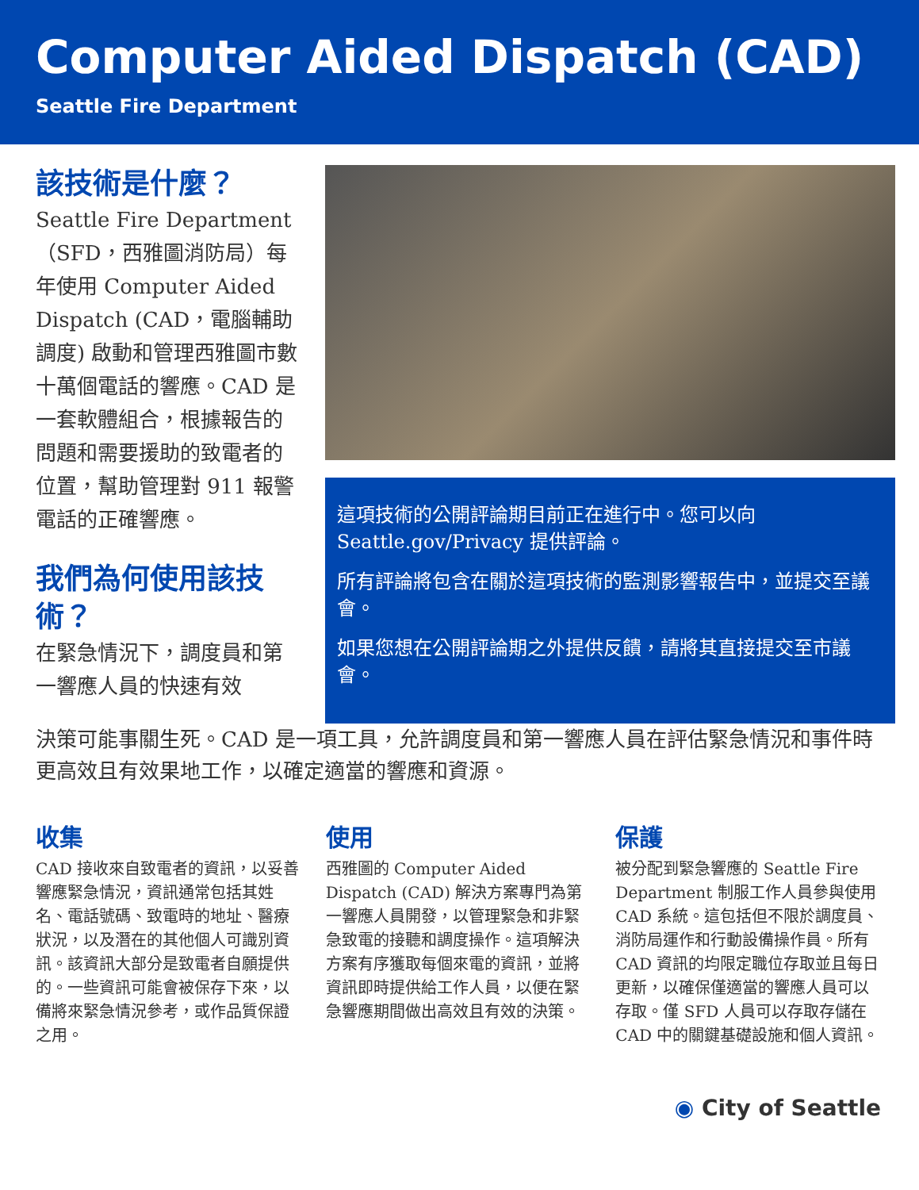Computer Aided Dispatch (CAD)
Seattle Fire Department
該技術是什麼？
Seattle Fire Department（SFD，西雅圖消防局）每年使用 Computer Aided Dispatch (CAD，電腦輔助調度) 啟動和管理西雅圖市數十萬個電話的響應。CAD 是一套軟體組合，根據報告的問題和需要援助的致電者的位置，幫助管理對 911 報警電話的正確響應。
我們為何使用該技術？
在緊急情況下，調度員和第一響應人員的快速有效
這項技術的公開評論期目前正在進行中。您可以向 Seattle.gov/Privacy 提供評論。
所有評論將包含在關於這項技術的監測影響報告中，並提交至議會。
如果您想在公開評論期之外提供反饋，請將其直接提交至市議會。
決策可能事關生死。CAD 是一項工具，允許調度員和第一響應人員在評估緊急情況和事件時更高效且有效果地工作，以確定適當的響應和資源。
收集
CAD 接收來自致電者的資訊，以妥善響應緊急情況，資訊通常包括其姓名、電話號碼、致電時的地址、醫療狀況，以及潛在的其他個人可識別資訊。該資訊大部分是致電者自願提供的。一些資訊可能會被保存下來，以備將來緊急情況參考，或作品質保證之用。
使用
西雅圖的 Computer Aided Dispatch (CAD) 解決方案專門為第一響應人員開發，以管理緊急和非緊急致電的接聽和調度操作。這項解決方案有序獲取每個來電的資訊，並將資訊即時提供給工作人員，以便在緊急響應期間做出高效且有效的決策。
保護
被分配到緊急響應的 Seattle Fire Department 制服工作人員參與使用 CAD 系統。這包括但不限於調度員、消防局運作和行動設備操作員。所有 CAD 資訊的均限定職位存取並且每日更新，以確保僅適當的響應人員可以存取。僅 SFD 人員可以存取存儲在 CAD 中的關鍵基礎設施和個人資訊。
◉ City of Seattle